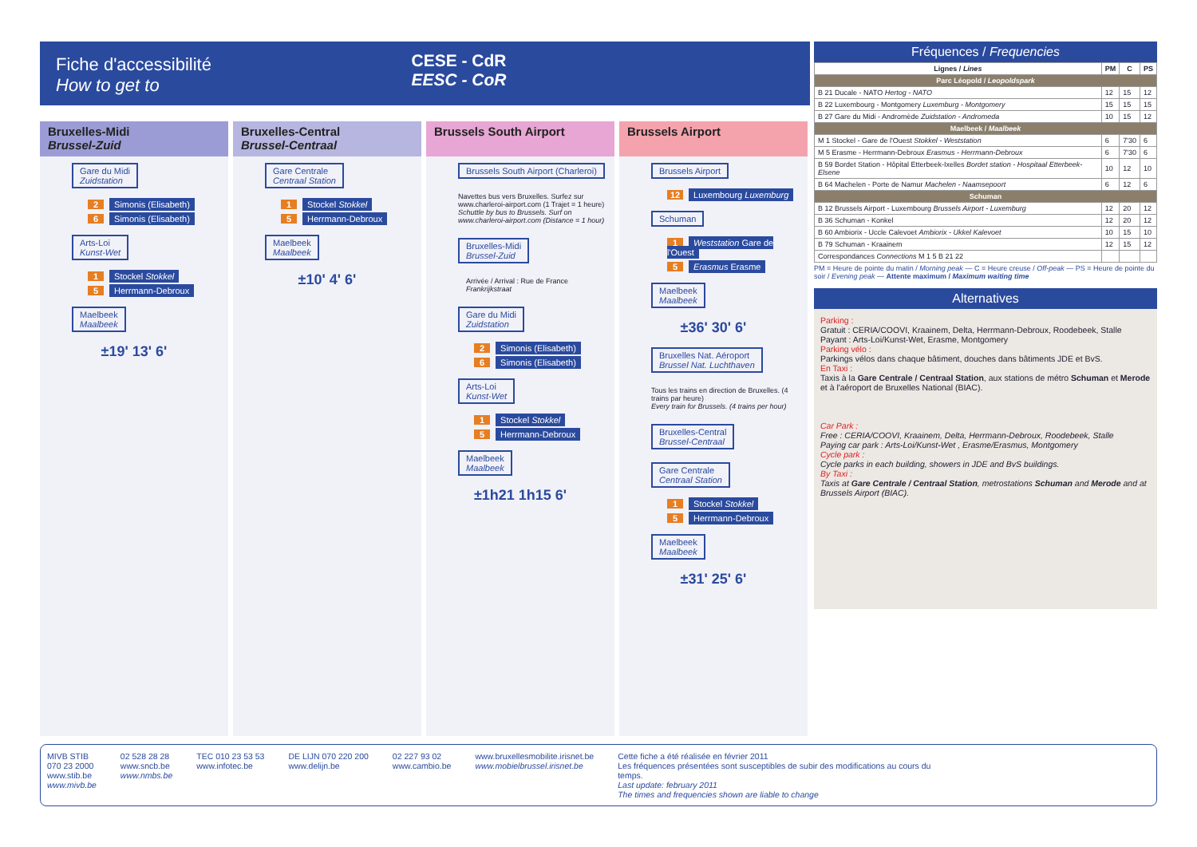Fiche d'accessibilité
How to get to
CESE - CdR
EESC - CoR
Bruxelles-Midi
Brussel-Zuid
Gare du Midi
Zuidstation
2 Simonis (Elisabeth)
6 Simonis (Elisabeth)
Arts-Loi
Kunst-Wet
1 Stockel Stokkel
5 Herrmann-Debroux
Maelbeek
Maalbeek
±19' 13' 6'
Bruxelles-Central
Brussel-Centraal
Gare Centrale
Centraal Station
1 Stockel Stokkel
5 Herrmann-Debroux
Maelbeek
Maalbeek
±10' 4' 6'
Brussels South Airport
Brussels South Airport (Charleroi)
Navettes bus vers Bruxelles. Surfez sur www.charleroi-airport.com (1 Trajet = 1 heure)
Schuttle by bus to Brussels. Surf on www.charleroi-airport.com (Distance = 1 hour)
Bruxelles-Midi
Brussel-Zuid
Arrivée / Arrival : Rue de France Frankrijkstraat
Gare du Midi
Zuidstation
2 Simonis (Elisabeth)
6 Simonis (Elisabeth)
Arts-Loi
Kunst-Wet
1 Stockel Stokkel
5 Herrmann-Debroux
Maelbeek
Maalbeek
±1h21 1h15 6'
Brussels Airport
Brussels Airport
12 Luxembourg Luxemburg
Schuman
1 Weststation Gare de l'Ouest
5 Erasmus Erasme
Maelbeek
Maalbeek
±36' 30' 6'
Bruxelles Nat. Aéroport
Brussel Nat. Luchthaven
Tous les trains en direction de Bruxelles. (4 trains par heure)
Every train for Brussels. (4 trains per hour)
Bruxelles-Central
Brussel-Centraal Gare Centrale
Centraal Station
1 Stockel Stokkel
5 Herrmann-Debroux
Maelbeek
Maalbeek
±31' 25' 6'
Fréquences / Frequencies
| Lignes / Lines | PM | C | PS |
| --- | --- | --- | --- |
| Parc Léopold / Leopoldspark | | | |
| B 21 Ducale - NATO Hertog - NATO | 12 | 15 | 12 |
| B 22 Luxembourg - Montgomery Luxemburg - Montgomery | 15 | 15 | 15 |
| B 27 Gare du Midi - Andromède Zuidstation - Andromeda | 10 | 15 | 12 |
| Maelbeek / Maalbeek | | | |
| M 1 Stockel - Gare de l'Ouest Stokkel - Weststation | 6 | 7'30 | 6 |
| M 5 Erasme - Herrmann-Debroux Erasmus - Herrmann-Debroux | 6 | 7'30 | 6 |
| B 59 Bordet Station - Hôpital Etterbeek-Ixelles Bordet station - Hospitaal Etterbeek-Elsene | 10 | 12 | 10 |
| B 64 Machelen - Porte de Namur Machelen - Naamsepoort | 6 | 12 | 6 |
| Schuman | | | |
| B 12 Brussels Airport - Luxembourg Brussels Airport - Luxemburg | 12 | 20 | 12 |
| B 36 Schuman - Konkel | 12 | 20 | 12 |
| B 60 Ambiorix - Uccle Calevoet Ambiorix - Ukkel Kalevoet | 10 | 15 | 10 |
| B 79 Schuman - Kraainem | 12 | 15 | 12 |
| Correspondances Connections M 1 5 B 21 22 | | | |
PM = Heure de pointe du matin / Morning peak — C = Heure creuse / Off-peak — PS = Heure de pointe du soir / Evening peak — Attente maximum / Maximum waiting time
Alternatives
Parking :
Gratuit : CERIA/COOVI, Kraainem, Delta, Herrmann-Debroux, Roodebeek, Stalle
Payant : Arts-Loi/Kunst-Wet, Erasme, Montgomery
Parking vélo :
Parkings vélos dans chaque bâtiment, douches dans bâtiments JDE et BvS.
En Taxi :
Taxis à la Gare Centrale / Centraal Station, aux stations de métro Schuman et Merode et à l'aéroport de Bruxelles National (BIAC).
Car Park :
Free : CERIA/COOVI, Kraainem, Delta, Herrmann-Debroux, Roodebeek, Stalle
Paying car park : Arts-Loi/Kunst-Wet , Erasme/Erasmus, Montgomery
Cycle park :
Cycle parks in each building, showers in JDE and BvS buildings.
By Taxi :
Taxis at Gare Centrale / Centraal Station, metrostations Schuman and Merode and at Brussels Airport (BIAC).
MIVB STIB
070 23 2000
www.stib.be
www.mivb.be
02 528 28 28
www.sncb.be
www.nmbs.be
TEC 010 23 53 53
www.infotec.be
DE LIJN 070 220 200
www.delijn.be
02 227 93 02
www.cambio.be
www.bruxellesmobilite.irisnet.be
www.mobielbrussel.irisnet.be
Cette fiche a été réalisée en février 2011
Les fréquences présentées sont susceptibles de subir des modifications au cours du temps.
Last update: february 2011
The times and frequencies shown are liable to change